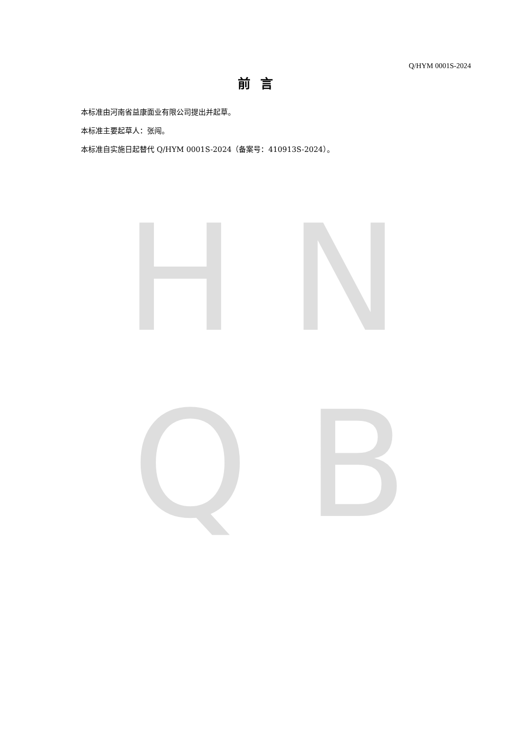H N
Q B
Q/HYM 0001S-2024
前言
本标准由河南省益康面业有限公司提出并起草。
本标准主要起草人：张闯。
本标准自实施日起替代 Q/HYM 0001S-2024（备案号：410913S-2024）。